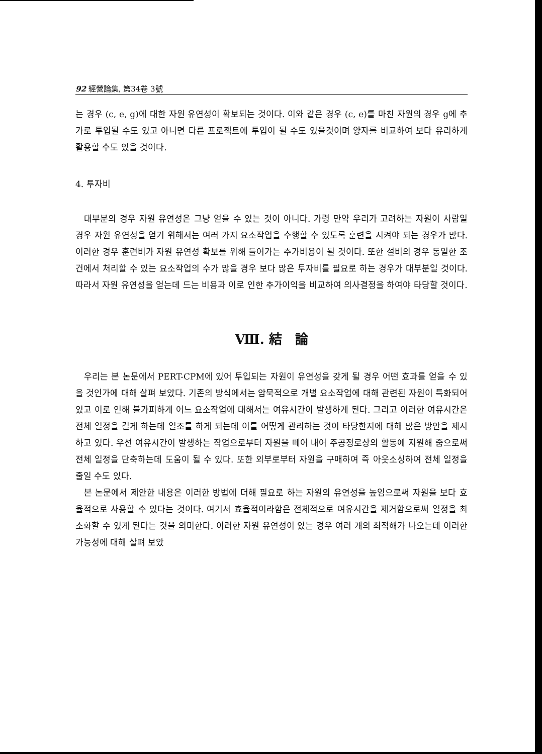92 經營論集, 第34卷 3號
는 경우 (c, e, g)에 대한 자원 유연성이 확보되는 것이다. 이와 같은 경우 (c, e)를 마친 자원의 경우 g에 추가로 투입될 수도 있고 아니면 다른 프로젝트에 투입이 될 수도 있을것이며 양자를 비교하여 보다 유리하게 활용할 수도 있을 것이다.
4. 투자비
대부분의 경우 자원 유연성은 그냥 얻을 수 있는 것이 아니다. 가령 만약 우리가 고려하는 자원이 사람일 경우 자원 유연성을 얻기 위해서는 여러 가지 요소작업을 수행할 수 있도록 훈련을 시켜야 되는 경우가 많다. 이러한 경우 훈련비가 자원 유연성 확보를 위해 들어가는 추가비용이 될 것이다. 또한 설비의 경우 동일한 조건에서 처리할 수 있는 요소작업의 수가 많을 경우 보다 많은 투자비를 필요로 하는 경우가 대부분일 것이다. 따라서 자원 유연성을 얻는데 드는 비용과 이로 인한 추가이익을 비교하여 의사결정을 하여야 타당할 것이다.
Ⅷ. 結　論
우리는 본 논문에서 PERT-CPM에 있어 투입되는 자원이 유연성을 갖게 될 경우 어떤 효과를 얻을 수 있을 것인가에 대해 살펴 보았다. 기존의 방식에서는 암묵적으로 개별 요소작업에 대해 관련된 자원이 특화되어 있고 이로 인해 불가피하게 어느 요소작업에 대해서는 여유시간이 발생하게 된다. 그리고 이러한 여유시간은 전체 일정을 길게 하는데 일조를 하게 되는데 이를 어떻게 관리하는 것이 타당한지에 대해 많은 방안을 제시하고 있다. 우선 여유시간이 발생하는 작업으로부터 자원을 떼어 내어 주공정로상의 활동에 지원해 줌으로써 전체 일정을 단축하는데 도움이 될 수 있다. 또한 외부로부터 자원을 구매하여 즉 아웃소싱하여 전체 일정을 줄일 수도 있다.
본 논문에서 제안한 내용은 이러한 방법에 더해 필요로 하는 자원의 유연성을 높임으로써 자원을 보다 효율적으로 사용할 수 있다는 것이다. 여기서 효율적이라함은 전체적으로 여유시간을 제거함으로써 일정을 최소화할 수 있게 된다는 것을 의미한다. 이러한 자원 유연성이 있는 경우 여러 개의 최적해가 나오는데 이러한 가능성에 대해 살펴 보았